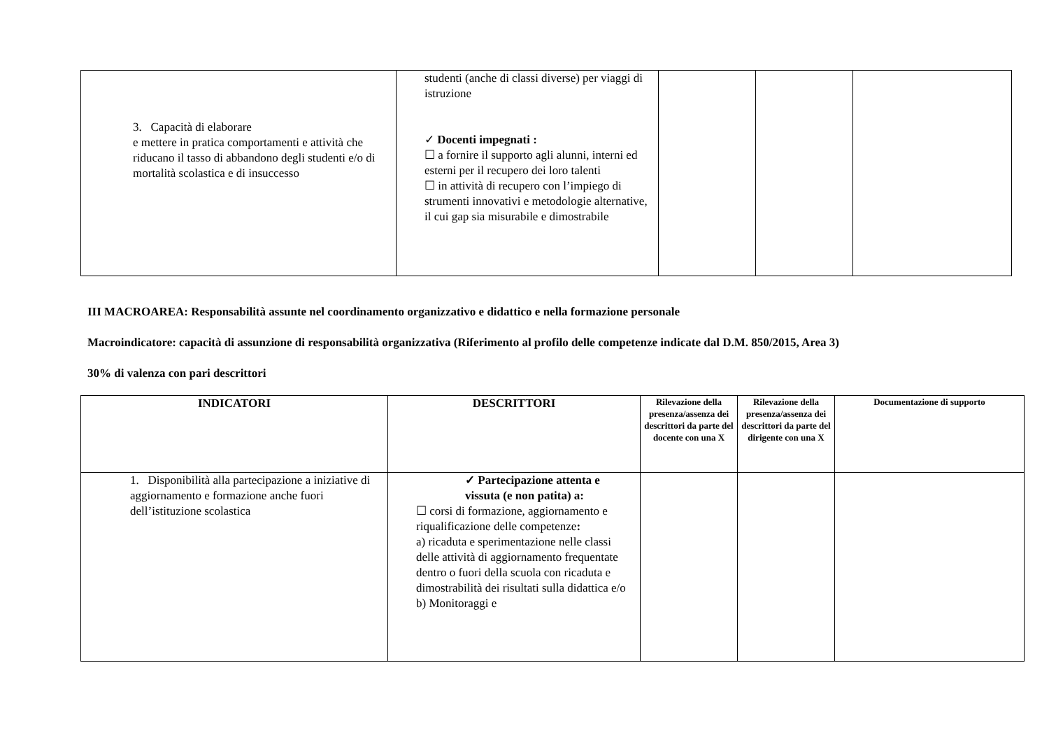| 3. Capacità di elaborare e mettere in pratica comportamenti e attività che riducano il tasso di abbandono degli studenti e/o di mortalità scolastica e di insuccesso | studenti (anche di classi diverse) per viaggi di istruzione ✓ Docenti impegnati : ☐ a fornire il supporto agli alunni, interni ed esterni per il recupero dei loro talenti ☐ in attività di recupero con l’impiego di strumenti innovativi e metodologie alternative, il cui gap sia misurabile e dimostrabile | | | |
III MACROAREA: Responsabilità assunte nel coordinamento organizzativo e didattico e nella formazione personale
Macroindicatore: capacità di assunzione di responsabilità organizzativa (Riferimento al profilo delle competenze indicate dal D.M. 850/2015, Area 3)
30% di valenza con pari descrittori
| INDICATORI | DESCRITTORI | Rilevazione della presenza/assenza dei descrittori da parte del docente con una X | Rilevazione della presenza/assenza dei descrittori da parte del dirigente con una X | Documentazione di supporto |
| --- | --- | --- | --- | --- |
| 1. Disponibilità alla partecipazione a iniziative di aggiornamento e formazione anche fuori dell’istituzione scolastica | ✓ Partecipazione attenta e vissuta (e non patita) a: ☐ corsi di formazione, aggiornamento e riqualificazione delle competenze : a) ricaduta e sperimentazione nelle classi delle attività di aggiornamento frequentate dentro o fuori della scuola con ricaduta e dimostrabilità dei risultati sulla didattica e/o b) Monitoraggi e | | | |